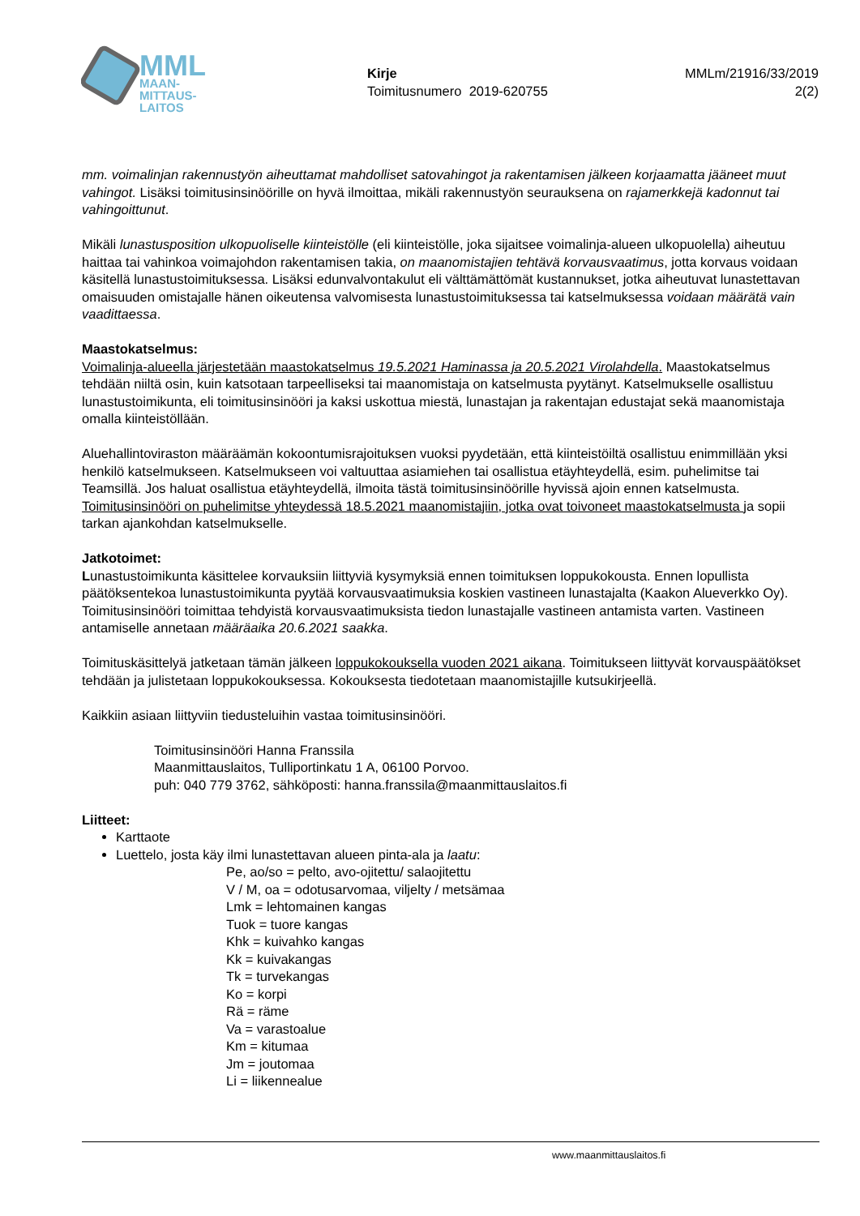MML
MAAN-
MITTAUS-
LAITOS
Kirje
Toimitusnumero 2019-620755
MMLm/21916/33/2019
2(2)
mm. voimalinjan rakennustyön aiheuttamat mahdolliset satovahingot ja rakentamisen jälkeen korjaamatta jääneet muut vahingot. Lisäksi toimitusinsinöörille on hyvä ilmoittaa, mikäli rakennustyön seurauksena on rajamerkkejä kadonnut tai vahingoittunut.
Mikäli lunastusposition ulkopuoliselle kiinteistölle (eli kiinteistölle, joka sijaitsee voimalinja-alueen ulkopuolella) aiheutuu haittaa tai vahinkoa voimajohdon rakentamisen takia, on maanomistajien tehtävä korvausvaatimus, jotta korvaus voidaan käsitellä lunastustoimituksessa. Lisäksi edunvalvontakulut eli välttämättömät kustannukset, jotka aiheutuvat lunastettavan omaisuuden omistajalle hänen oikeutensa valvomisesta lunastustoimituksessa tai katselmuksessa voidaan määrätä vain vaadittaessa.
Maastokatselmus:
Voimalinja-alueella järjestetään maastokatselmus 19.5.2021 Haminassa ja 20.5.2021 Virolahdella. Maastokatselmus tehdään niiltä osin, kuin katsotaan tarpeelliseksi tai maanomistaja on katselmusta pyytänyt. Katselmukselle osallistuu lunastustoimikunta, eli toimitusinsinööri ja kaksi uskottua miestä, lunastajan ja rakentajan edustajat sekä maanomistaja omalla kiinteistöllään.
Aluehallintoviraston määräämän kokoontumisrajoituksen vuoksi pyydetään, että kiinteistöiltä osallistuu enimmillään yksi henkilö katselmukseen. Katselmukseen voi valtuuttaa asiamiehen tai osallistua etäyhteydellä, esim. puhelimitse tai Teamsillä. Jos haluat osallistua etäyhteydellä, ilmoita tästä toimitusinsinöörille hyvissä ajoin ennen katselmusta. Toimitusinsinööri on puhelimitse yhteydessä 18.5.2021 maanomistajiin, jotka ovat toivoneet maastokatselmusta ja sopii tarkan ajankohdan katselmukselle.
Jatkotoimet:
Lunastustoimikunta käsittelee korvauksiin liittyviä kysymyksiä ennen toimituksen loppukokousta. Ennen lopullista päätöksentekoa lunastustoimikunta pyytää korvausvaatimuksia koskien vastineen lunastajalta (Kaakon Alueverkko Oy). Toimitusinsinööri toimittaa tehdyistä korvausvaatimuksista tiedon lunastajalle vastineen antamista varten. Vastineen antamiselle annetaan määräaika 20.6.2021 saakka.
Toimituskäsittelyä jatketaan tämän jälkeen loppukokouksella vuoden 2021 aikana. Toimitukseen liittyvät korvauspäätökset tehdään ja julistetaan loppukokouksessa. Kokouksesta tiedotetaan maanomistajille kutsukirjeellä.
Kaikkiin asiaan liittyviin tiedusteluihin vastaa toimitusinsinööri.
Toimitusinsinööri Hanna Franssila
Maanmittauslaitos, Tulliportinkatu 1 A, 06100 Porvoo.
puh: 040 779 3762, sähköposti: hanna.franssila@maanmittauslaitos.fi
Liitteet:
Karttaote
Luettelo, josta käy ilmi lunastettavan alueen pinta-ala ja laatu:
Pe, ao/so = pelto, avo-ojitettu/ salaojitettu
V / M, oa = odotusarvomaa, viljelty / metsämaa
Lmk = lehtomainen kangas
Tuok = tuore kangas
Khk = kuivahko kangas
Kk = kuivakangas
Tk = turvekangas
Ko = korpi
Rä = räme
Va = varastoalue
Km = kitumaa
Jm = joutomaa
Li = liikennealue
www.maanmittauslaitos.fi